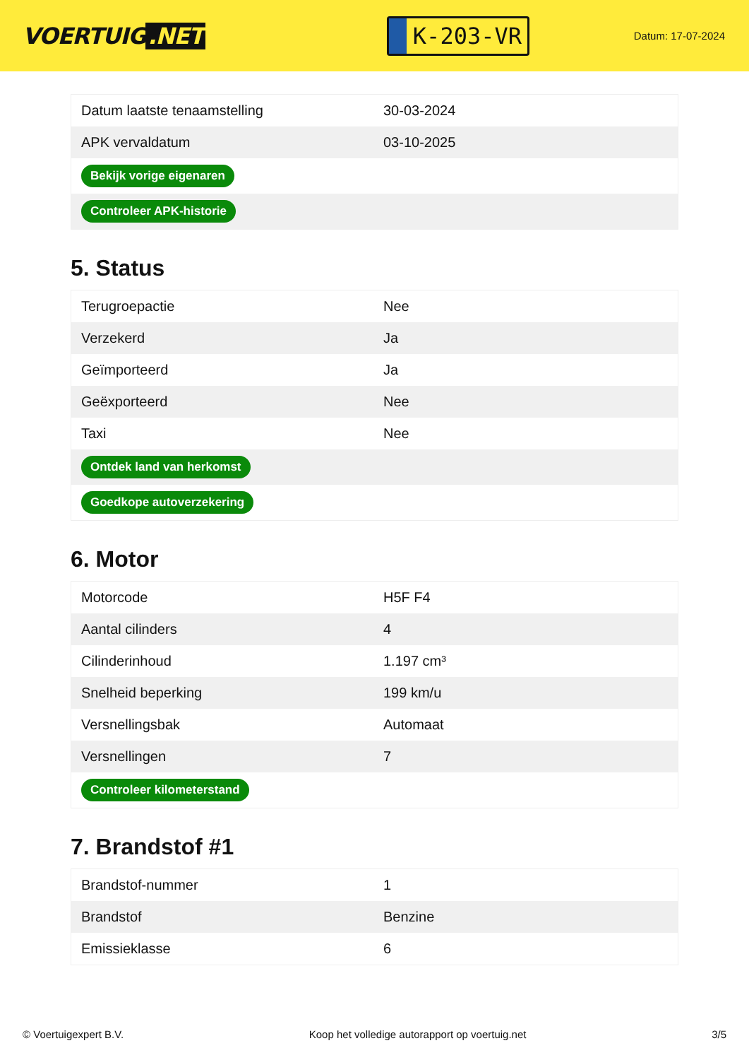VOERTUIG.NET
K-203-VR
Datum: 17-07-2024
| Datum laatste tenaamstelling | 30-03-2024 |
| APK vervaldatum | 03-10-2025 |
| Bekijk vorige eigenaren | |
| Controleer APK-historie | |
5. Status
| Terugroepactie | Nee |
| Verzekerd | Ja |
| Geïmporteerd | Ja |
| Geëxporteerd | Nee |
| Taxi | Nee |
| Ontdek land van herkomst | |
| Goedkope autoverzekering | |
6. Motor
| Motorcode | H5F F4 |
| Aantal cilinders | 4 |
| Cilinderinhoud | 1.197 cm³ |
| Snelheid beperking | 199 km/u |
| Versnellingsbak | Automaat |
| Versnellingen | 7 |
| Controleer kilometerstand | |
7. Brandstof #1
| Brandstof-nummer | 1 |
| Brandstof | Benzine |
| Emissieklasse | 6 |
© Voertuigexpert B.V. Koop het volledige autorapport op voertuig.net 3/5